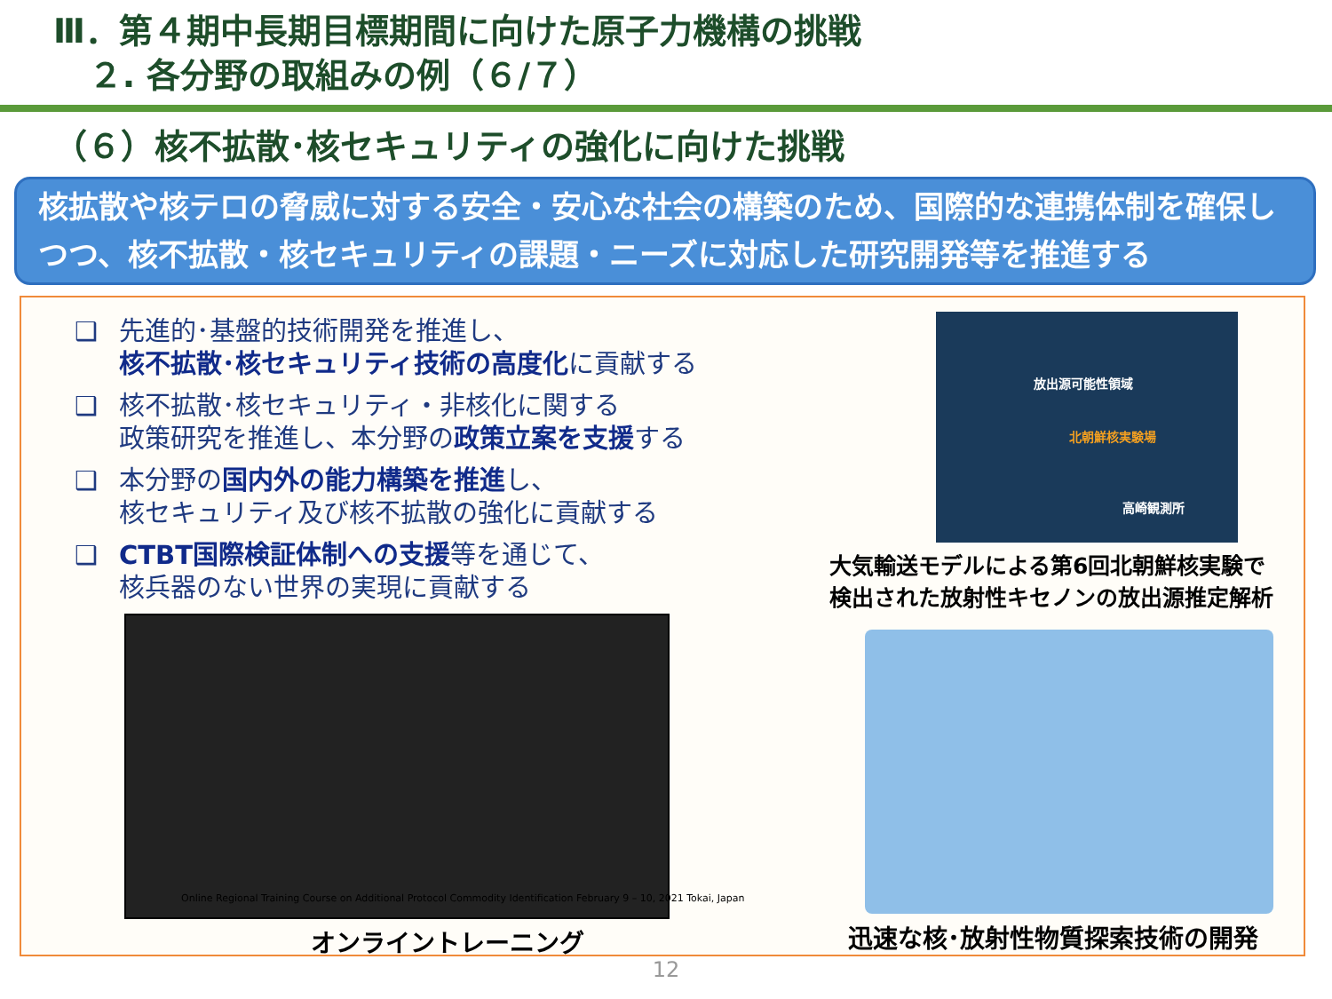Ⅲ．第４期中長期目標期間に向けた原子力機構の挑戦
２. 各分野の取組みの例（６/７）
（６）核不拡散･核セキュリティの強化に向けた挑戦
核拡散や核テロの脅威に対する安全・安心な社会の構築のため、国際的な連携体制を確保しつつ、核不拡散・核セキュリティの課題・ニーズに対応した研究開発等を推進する
❑ 先進的･基盤的技術開発を推進し、
核不拡散･核セキュリティ技術の高度化に貢献する
❑ 核不拡散･核セキュリティ・非核化に関する
政策研究を推進し、本分野の政策立案を支援する
❑ 本分野の国内外の能力構築を推進し、
核セキュリティ及び核不拡散の強化に貢献する
❑ CTBT国際検証体制への支援等を通じて、
核兵器のない世界の実現に貢献する
Online Regional Training Course on Additional Protocol Commodity Identification February 9 – 10, 2021 Tokai, Japan
オンライントレーニング
放出源可能性領域
北朝鮮核実験場
高崎観測所
大気輸送モデルによる第6回北朝鮮核実験で
検出された放射性キセノンの放出源推定解析
迅速な核･放射性物質探索技術の開発
12